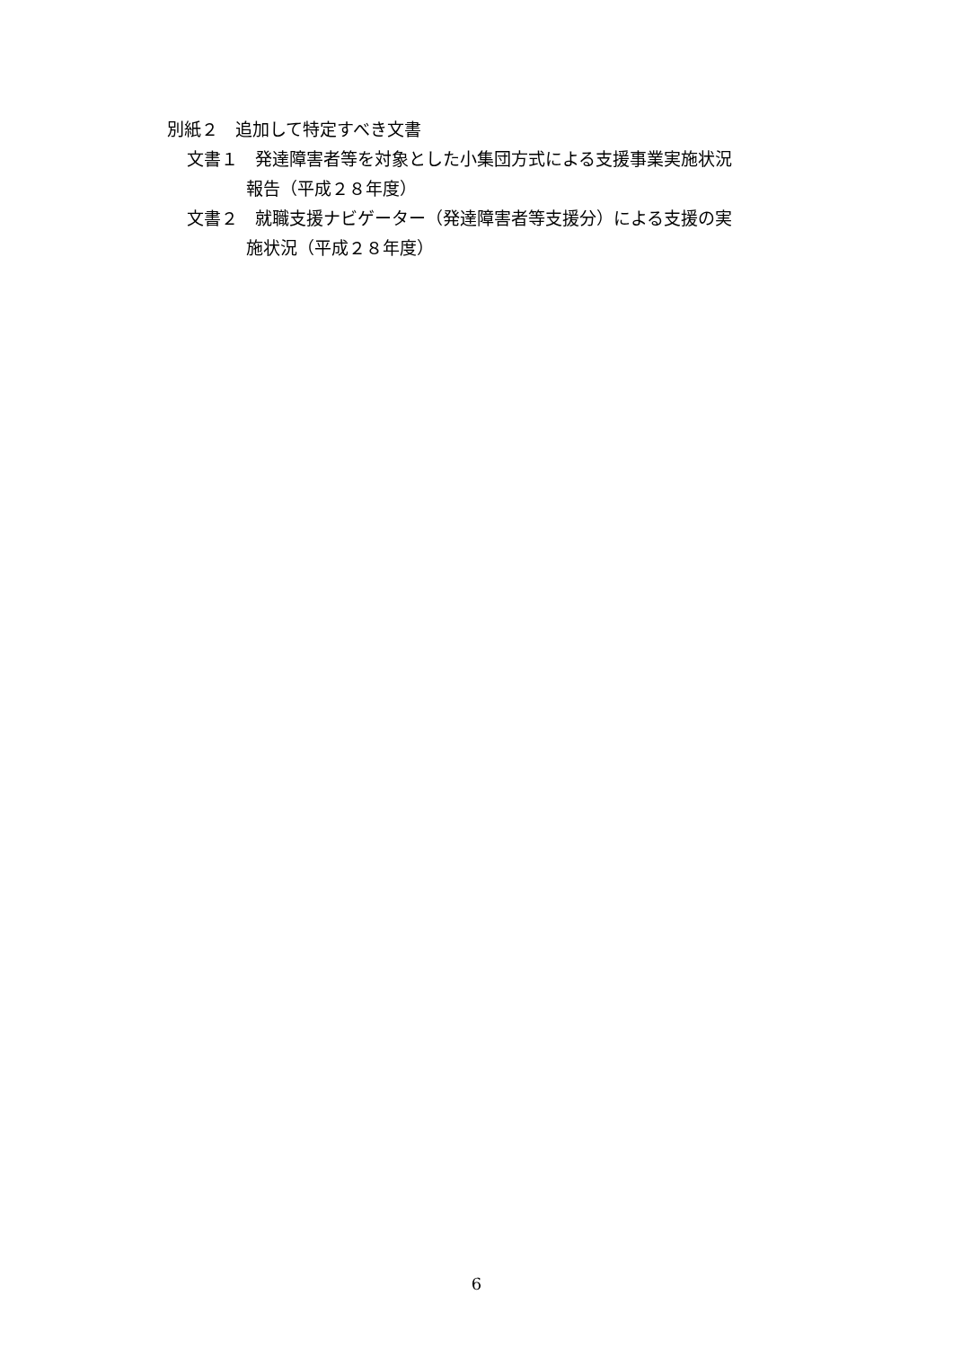別紙２　追加して特定すべき文書
文書１　発達障害者等を対象とした小集団方式による支援事業実施状況
報告（平成２８年度）
文書２　就職支援ナビゲーター（発達障害者等支援分）による支援の実
施状況（平成２８年度）
6